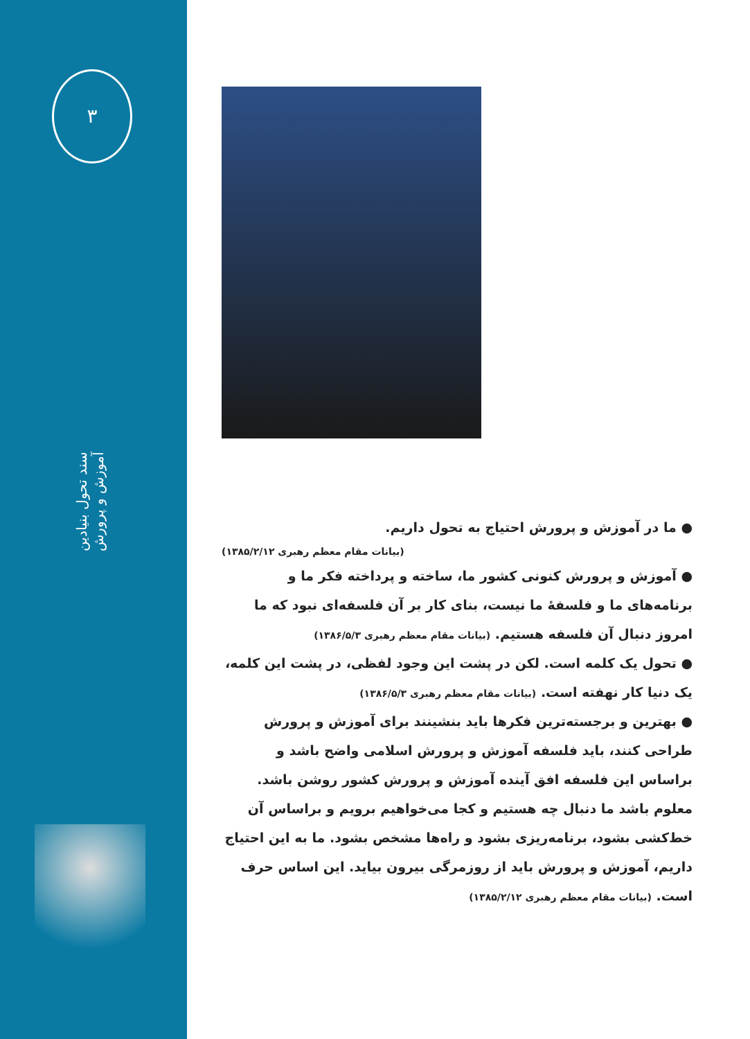۳
سند تحول بنیادین آموزش و پرورش
● ما در آموزش و پرورش احتیاج به تحول داریم.
(بیانات مقام معظم رهبری ۱۳۸۵/۲/۱۲)
● آموزش و پرورش کنونی کشور ما، ساخته و پرداخته فکر ما و برنامه‌های ما و فلسفهٔ ما نیست، بنای کار بر آن فلسفه‌ای نبود که ما امروز دنبال آن فلسفه هستیم. (بیانات مقام معظم رهبری ۱۳۸۶/۵/۳)
● تحول یک کلمه است. لکن در پشت این وجود لفظی، در پشت این کلمه، یک دنیا کار نهفته است. (بیانات مقام معظم رهبری ۱۳۸۶/۵/۳)
● بهترین و برجسته‌ترین فکرها باید بنشینند برای آموزش و پرورش طراحی کنند، باید فلسفه آموزش و پرورش اسلامی واضح باشد و براساس این فلسفه افق آینده آموزش و پرورش کشور روشن باشد. معلوم باشد ما دنبال چه هستیم و کجا می‌خواهیم برویم و براساس آن خط‌کشی بشود، برنامه‌ریزی بشود و راه‌ها مشخص بشود. ما به این احتیاج داریم، آموزش و پرورش باید از روزمرگی بیرون بیاید. این اساس حرف است. (بیانات مقام معظم رهبری ۱۳۸۵/۲/۱۲)